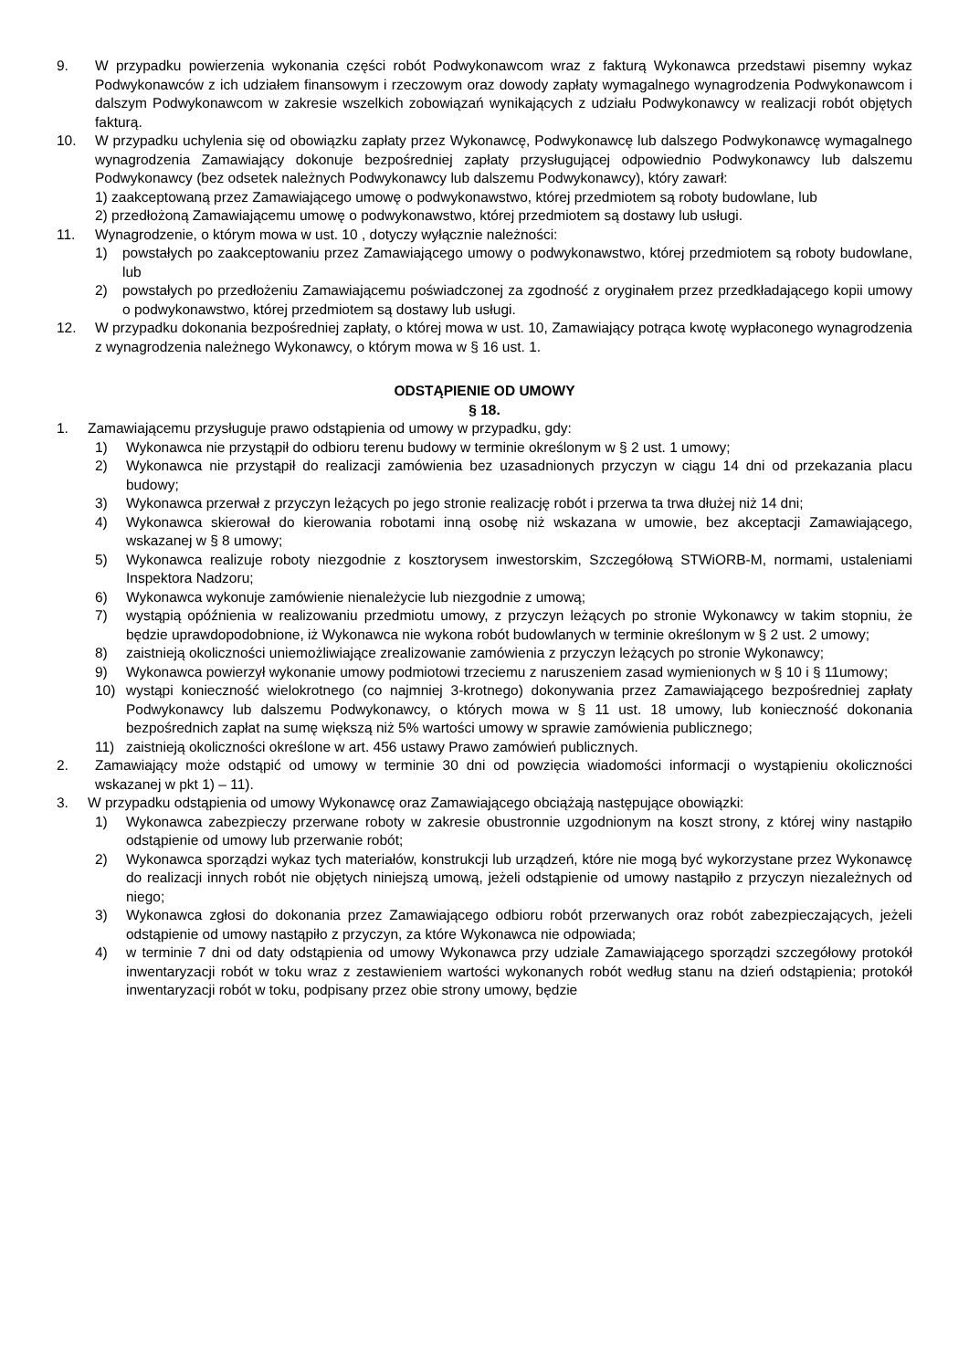9. W przypadku powierzenia wykonania części robót Podwykonawcom wraz z fakturą Wykonawca przedstawi pisemny wykaz Podwykonawców z ich udziałem finansowym i rzeczowym oraz dowody zapłaty wymagalnego wynagrodzenia Podwykonawcom i dalszym Podwykonawcom w zakresie wszelkich zobowiązań wynikających z udziału Podwykonawcy w realizacji robót objętych fakturą.
10. W przypadku uchylenia się od obowiązku zapłaty przez Wykonawcę, Podwykonawcę lub dalszego Podwykonawcę wymagalnego wynagrodzenia Zamawiający dokonuje bezpośredniej zapłaty przysługującej odpowiednio Podwykonawcy lub dalszemu Podwykonawcy (bez odsetek należnych Podwykonawcy lub dalszemu Podwykonawcy), który zawarł:
1) zaakceptowaną przez Zamawiającego umowę o podwykonawstwo, której przedmiotem są roboty budowlane, lub
2) przedłożoną Zamawiającemu umowę o podwykonawstwo, której przedmiotem są dostawy lub usługi.
11. Wynagrodzenie, o którym mowa w ust. 10 , dotyczy wyłącznie należności:
1) powstałych po zaakceptowaniu przez Zamawiającego umowy o podwykonawstwo, której przedmiotem są roboty budowlane, lub
2) powstałych po przedłożeniu Zamawiającemu poświadczonej za zgodność z oryginałem przez przedkładającego kopii umowy o podwykonawstwo, której przedmiotem są dostawy lub usługi.
12. W przypadku dokonania bezpośredniej zapłaty, o której mowa w ust. 10, Zamawiający potrąca kwotę wypłaconego wynagrodzenia z wynagrodzenia należnego Wykonawcy, o którym mowa w § 16 ust. 1.
ODSTĄPIENIE OD UMOWY
§ 18.
1. Zamawiającemu przysługuje prawo odstąpienia od umowy w przypadku, gdy:
1) Wykonawca nie przystąpił do odbioru terenu budowy w terminie określonym w § 2 ust. 1 umowy;
2) Wykonawca nie przystąpił do realizacji zamówienia bez uzasadnionych przyczyn w ciągu 14 dni od przekazania placu budowy;
3) Wykonawca przerwał z przyczyn leżących po jego stronie realizację robót i przerwa ta trwa dłużej niż 14 dni;
4) Wykonawca skierował do kierowania robotami inną osobę niż wskazana w umowie, bez akceptacji Zamawiającego, wskazanej w § 8 umowy;
5) Wykonawca realizuje roboty niezgodnie z kosztorysem inwestorskim, Szczegółową STWiORB-M, normami, ustaleniami Inspektora Nadzoru;
6) Wykonawca wykonuje zamówienie nienależycie lub niezgodnie z umową;
7) wystąpią opóźnienia w realizowaniu przedmiotu umowy, z przyczyn leżących po stronie Wykonawcy w takim stopniu, że będzie uprawdopodobnione, iż Wykonawca nie wykona robót budowlanych w terminie określonym w § 2 ust. 2 umowy;
8) zaistnieją okoliczności uniemożliwiające zrealizowanie zamówienia z przyczyn leżących po stronie Wykonawcy;
9) Wykonawca powierzył wykonanie umowy podmiotowi trzeciemu z naruszeniem zasad wymienionych w § 10 i § 11umowy;
10) wystąpi konieczność wielokrotnego (co najmniej 3-krotnego) dokonywania przez Zamawiającego bezpośredniej zapłaty Podwykonawcy lub dalszemu Podwykonawcy, o których mowa w § 11 ust. 18 umowy, lub konieczność dokonania bezpośrednich zapłat na sumę większą niż 5% wartości umowy w sprawie zamówienia publicznego;
11) zaistnieją okoliczności określone w art. 456 ustawy Prawo zamówień publicznych.
2. Zamawiający może odstąpić od umowy w terminie 30 dni od powzięcia wiadomości informacji o wystąpieniu okoliczności wskazanej w pkt 1) – 11).
3. W przypadku odstąpienia od umowy Wykonawcę oraz Zamawiającego obciążają następujące obowiązki:
1) Wykonawca zabezpieczy przerwane roboty w zakresie obustronnie uzgodnionym na koszt strony, z której winy nastąpiło odstąpienie od umowy lub przerwanie robót;
2) Wykonawca sporządzi wykaz tych materiałów, konstrukcji lub urządzeń, które nie mogą być wykorzystane przez Wykonawcę do realizacji innych robót nie objętych niniejszą umową, jeżeli odstąpienie od umowy nastąpiło z przyczyn niezależnych od niego;
3) Wykonawca zgłosi do dokonania przez Zamawiającego odbioru robót przerwanych oraz robót zabezpieczających, jeżeli odstąpienie od umowy nastąpiło z przyczyn, za które Wykonawca nie odpowiada;
4) w terminie 7 dni od daty odstąpienia od umowy Wykonawca przy udziale Zamawiającego sporządzi szczegółowy protokół inwentaryzacji robót w toku wraz z zestawieniem wartości wykonanych robót według stanu na dzień odstąpienia; protokół inwentaryzacji robót w toku, podpisany przez obie strony umowy, będzie